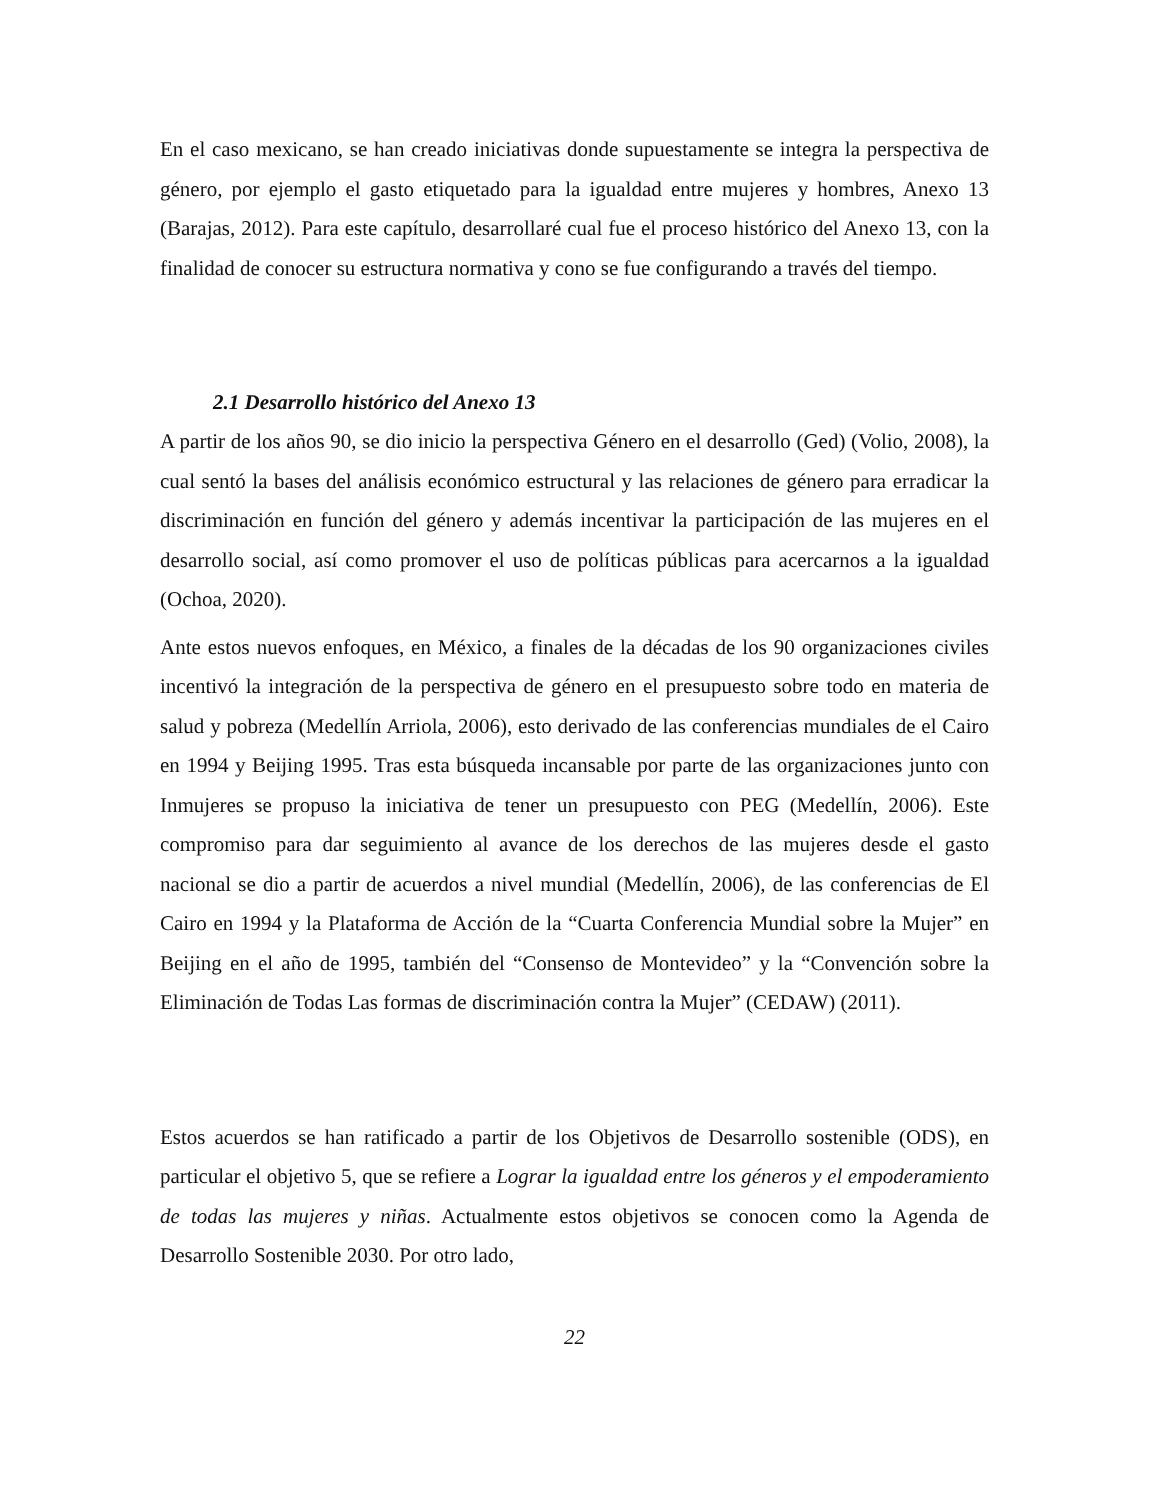En el caso mexicano, se han creado iniciativas donde supuestamente se integra la perspectiva de género, por ejemplo el gasto etiquetado para la igualdad entre mujeres y hombres, Anexo 13 (Barajas, 2012). Para este capítulo, desarrollaré cual fue el proceso histórico del Anexo 13, con la finalidad de conocer su estructura normativa y cono se fue configurando a través del tiempo.
2.1 Desarrollo histórico del Anexo 13
A partir de los años 90, se dio inicio la perspectiva Género en el desarrollo (Ged) (Volio, 2008), la cual sentó la bases del análisis económico estructural y las relaciones de género para erradicar la discriminación en función del género y además incentivar la participación de las mujeres en el desarrollo social, así como promover el uso de políticas públicas para acercarnos a la igualdad (Ochoa, 2020).
Ante estos nuevos enfoques, en México, a finales de la décadas de los 90 organizaciones civiles incentivó la integración de la perspectiva de género en el presupuesto sobre todo en materia de salud y pobreza (Medellín Arriola, 2006), esto derivado de las conferencias mundiales de el Cairo en 1994 y Beijing 1995. Tras esta búsqueda incansable por parte de las organizaciones junto con Inmujeres se propuso la iniciativa de tener un presupuesto con PEG (Medellín, 2006). Este compromiso para dar seguimiento al avance de los derechos de las mujeres desde el gasto nacional se dio a partir de acuerdos a nivel mundial (Medellín, 2006), de las conferencias de El Cairo en 1994 y la Plataforma de Acción de la “Cuarta Conferencia Mundial sobre la Mujer” en Beijing en el año de 1995, también del “Consenso de Montevideo” y la “Convención sobre la Eliminación de Todas Las formas de discriminación contra la Mujer” (CEDAW) (2011).
Estos acuerdos se han ratificado a partir de los Objetivos de Desarrollo sostenible (ODS), en particular el objetivo 5, que se refiere a Lograr la igualdad entre los géneros y el empoderamiento de todas las mujeres y niñas. Actualmente estos objetivos se conocen como la Agenda de Desarrollo Sostenible 2030. Por otro lado,
22